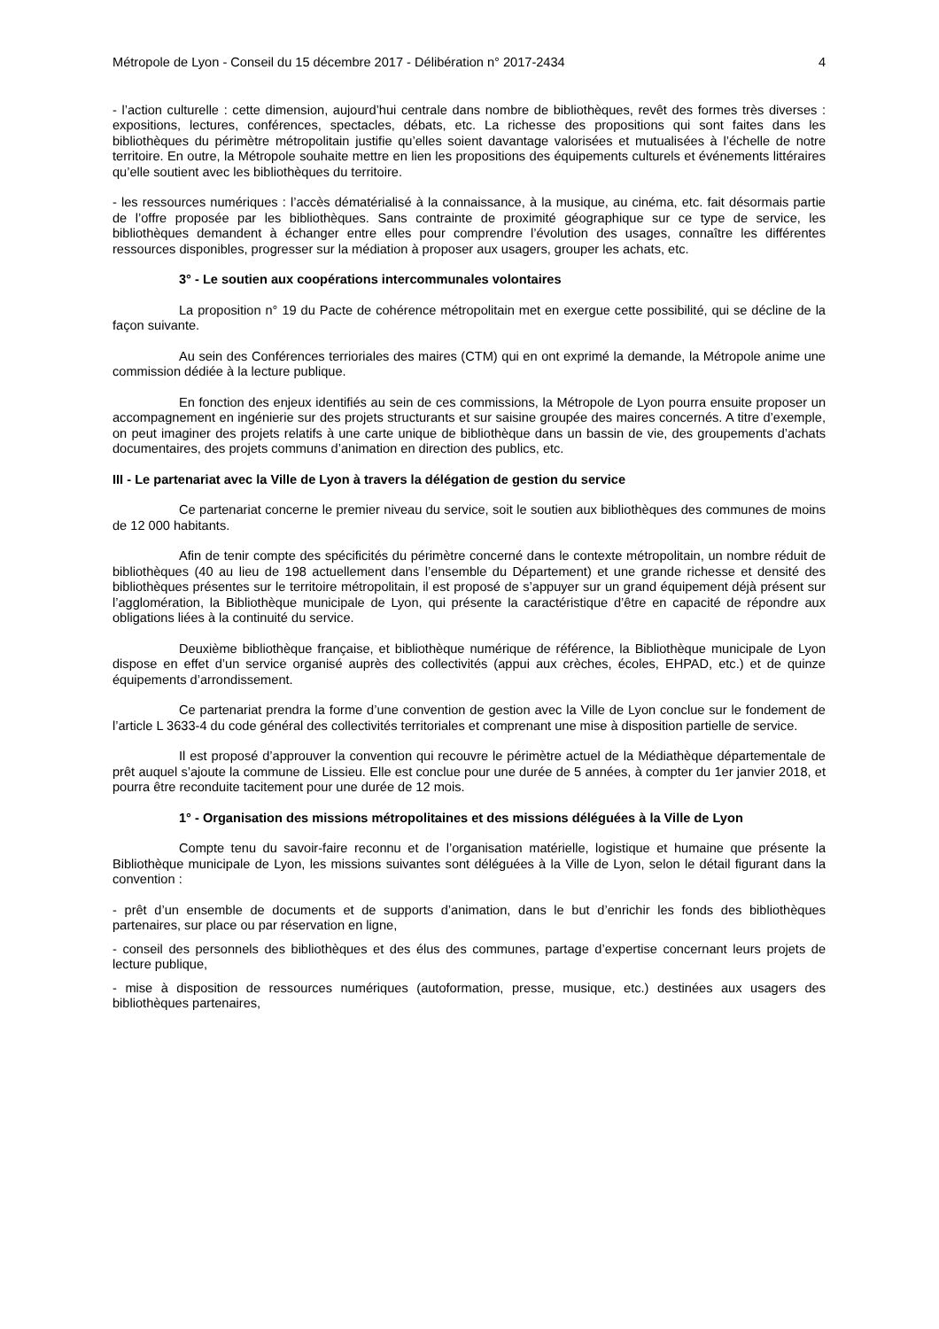Métropole de Lyon - Conseil du 15 décembre 2017 - Délibération n° 2017-2434 4
- l’action culturelle : cette dimension, aujourd’hui centrale dans nombre de bibliothèques, revêt des formes très diverses : expositions, lectures, conférences, spectacles, débats, etc. La richesse des propositions qui sont faites dans les bibliothèques du périmètre métropolitain justifie qu’elles soient davantage valorisées et mutualisées à l’échelle de notre territoire. En outre, la Métropole souhaite mettre en lien les propositions des équipements culturels et événements littéraires qu’elle soutient avec les bibliothèques du territoire.
- les ressources numériques : l’accès dématérialisé à la connaissance, à la musique, au cinéma, etc. fait désormais partie de l’offre proposée par les bibliothèques. Sans contrainte de proximité géographique sur ce type de service, les bibliothèques demandent à échanger entre elles pour comprendre l’évolution des usages, connaître les différentes ressources disponibles, progresser sur la médiation à proposer aux usagers, grouper les achats, etc.
3° - Le soutien aux coopérations intercommunales volontaires
La proposition n° 19 du Pacte de cohérence métropolitain met en exergue cette possibilité, qui se décline de la façon suivante.
Au sein des Conférences terrioriales des maires (CTM) qui en ont exprimé la demande, la Métropole anime une commission dédiée à la lecture publique.
En fonction des enjeux identifiés au sein de ces commissions, la Métropole de Lyon pourra ensuite proposer un accompagnement en ingénierie sur des projets structurants et sur saisine groupée des maires concernés. A titre d’exemple, on peut imaginer des projets relatifs à une carte unique de bibliothèque dans un bassin de vie, des groupements d’achats documentaires, des projets communs d’animation en direction des publics, etc.
III - Le partenariat avec la Ville de Lyon à travers la délégation de gestion du service
Ce partenariat concerne le premier niveau du service, soit le soutien aux bibliothèques des communes de moins de 12 000 habitants.
Afin de tenir compte des spécificités du périmètre concerné dans le contexte métropolitain, un nombre réduit de bibliothèques (40 au lieu de 198 actuellement dans l’ensemble du Département) et une grande richesse et densité des bibliothèques présentes sur le territoire métropolitain, il est proposé de s’appuyer sur un grand équipement déjà présent sur l’agglomération, la Bibliothèque municipale de Lyon, qui présente la caractéristique d’être en capacité de répondre aux obligations liées à la continuité du service.
Deuxième bibliothèque française, et bibliothèque numérique de référence, la Bibliothèque municipale de Lyon dispose en effet d’un service organisé auprès des collectivités (appui aux crèches, écoles, EHPAD, etc.) et de quinze équipements d’arrondissement.
Ce partenariat prendra la forme d’une convention de gestion avec la Ville de Lyon conclue sur le fondement de l’article L 3633-4 du code général des collectivités territoriales et comprenant une mise à disposition partielle de service.
Il est proposé d’approuver la convention qui recouvre le périmètre actuel de la Médiathèque départementale de prêt auquel s’ajoute la commune de Lissieu. Elle est conclue pour une durée de 5 années, à compter du 1er janvier 2018, et pourra être reconduite tacitement pour une durée de 12 mois.
1° - Organisation des missions métropolitaines et des missions déléguées à la Ville de Lyon
Compte tenu du savoir-faire reconnu et de l’organisation matérielle, logistique et humaine que présente la Bibliothèque municipale de Lyon, les missions suivantes sont déléguées à la Ville de Lyon, selon le détail figurant dans la convention :
- prêt d’un ensemble de documents et de supports d’animation, dans le but d’enrichir les fonds des bibliothèques partenaires, sur place ou par réservation en ligne,
- conseil des personnels des bibliothèques et des élus des communes, partage d’expertise concernant leurs projets de lecture publique,
- mise à disposition de ressources numériques (autoformation, presse, musique, etc.) destinées aux usagers des bibliothèques partenaires,